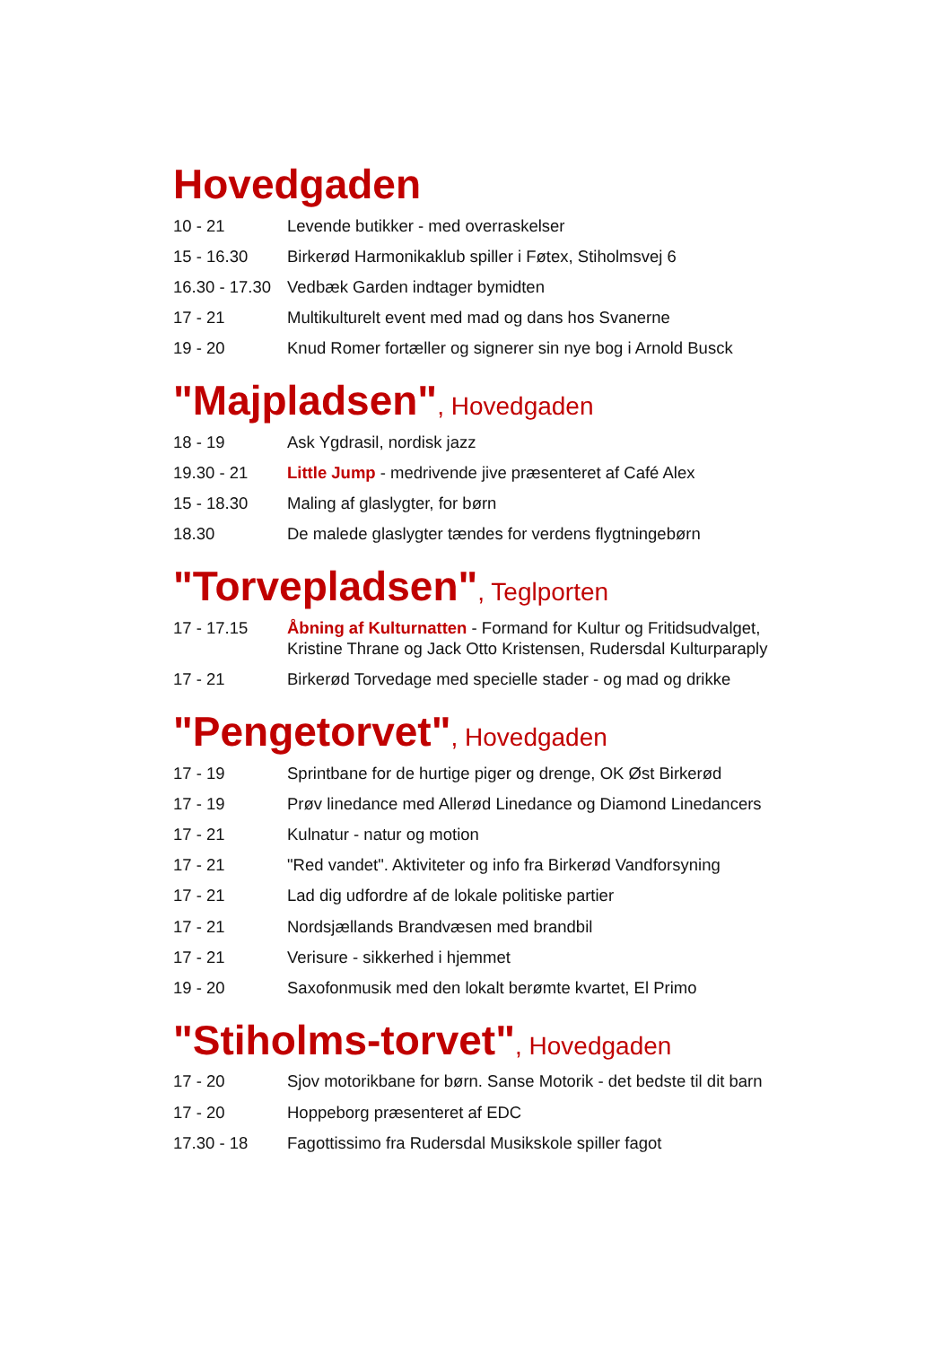Hovedgaden
| 10 - 21 | Levende butikker - med overraskelser |
| 15 - 16.30 | Birkerød Harmonikaklub spiller i Føtex, Stiholmsvej 6 |
| 16.30 - 17.30 | Vedbæk Garden indtager bymidten |
| 17 - 21 | Multikulturelt event med mad og dans hos Svanerne |
| 19 - 20 | Knud Romer fortæller og signerer sin nye bog i Arnold Busck |
"Majpladsen", Hovedgaden
| 18 - 19 | Ask Ygdrasil, nordisk jazz |
| 19.30 - 21 | Little Jump - medrivende jive præsenteret af Café Alex |
| 15 - 18.30 | Maling af glaslygter, for børn |
| 18.30 | De malede glaslygter tændes for verdens flygtningebørn |
"Torvepladsen", Teglporten
| 17 - 17.15 | Åbning af Kulturnatten - Formand for Kultur og Fritidsudvalget, Kristine Thrane og Jack Otto Kristensen, Rudersdal Kulturparaply |
| 17 - 21 | Birkerød Torvedage med specielle stader - og mad og drikke |
"Pengetorvet", Hovedgaden
| 17 - 19 | Sprintbane for de hurtige piger og drenge, OK Øst Birkerød |
| 17 - 19 | Prøv linedance med Allerød Linedance og Diamond Linedancers |
| 17 - 21 | Kulnatur - natur og motion |
| 17 - 21 | "Red vandet". Aktiviteter og info fra Birkerød Vandforsyning |
| 17 - 21 | Lad dig udfordre af de lokale politiske partier |
| 17 - 21 | Nordsjællands Brandvæsen med brandbil |
| 17 - 21 | Verisure - sikkerhed i hjemmet |
| 19 - 20 | Saxofonmusik med den lokalt berømte kvartet, El Primo |
"Stiholms-torvet", Hovedgaden
| 17 - 20 | Sjov motorikbane for børn. Sanse Motorik - det bedste til dit barn |
| 17 - 20 | Hoppeborg præsenteret af EDC |
| 17.30 - 18 | Fagottissimo fra Rudersdal Musikskole spiller fagot |